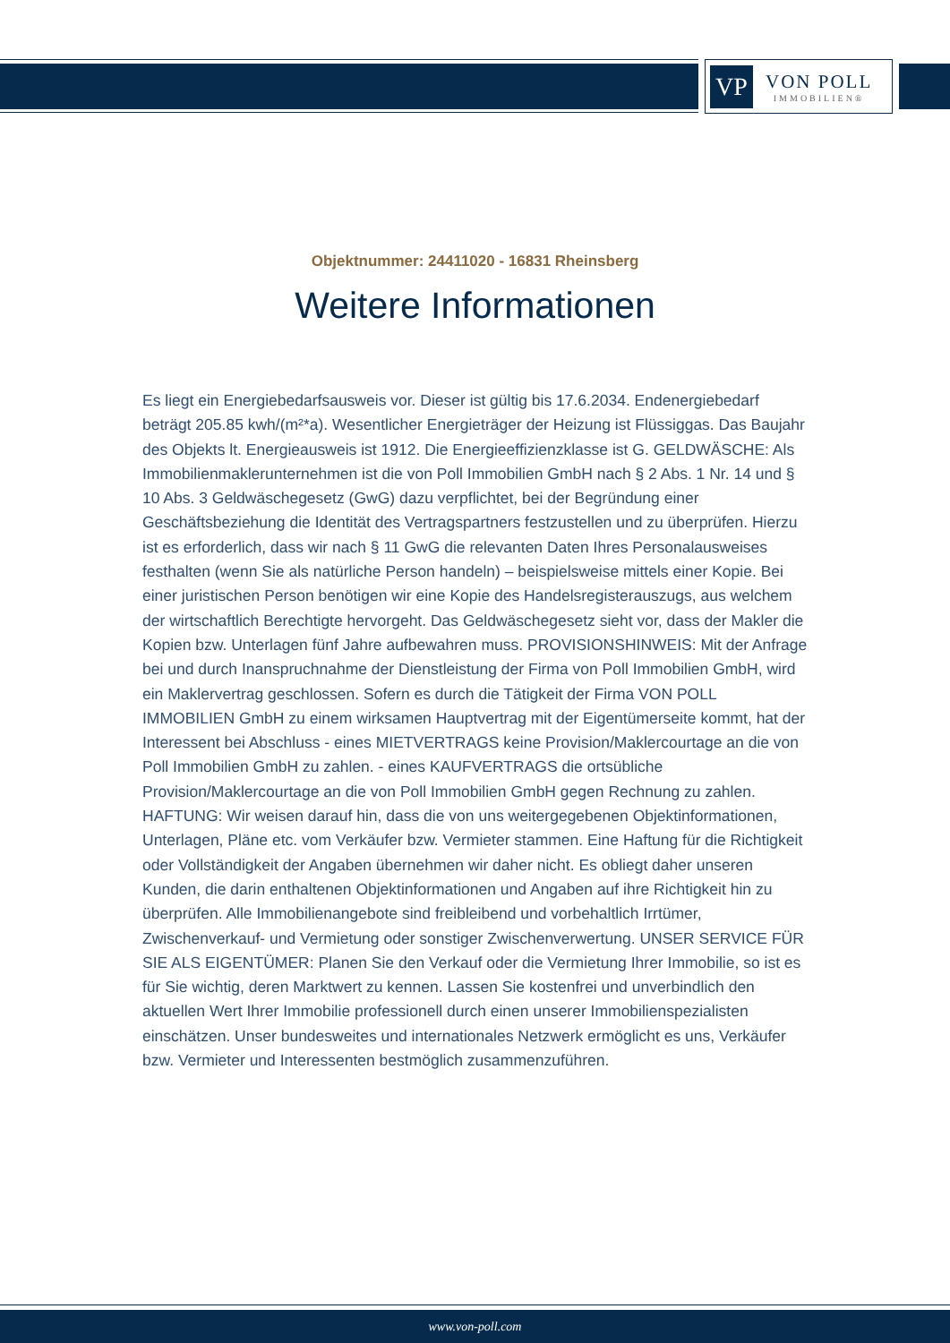VP
VON POLL
IMMOBILIEN®
Objektnummer: 24411020 - 16831 Rheinsberg
Weitere Informationen
Es liegt ein Energiebedarfsausweis vor. Dieser ist gültig bis 17.6.2034. Endenergiebedarf beträgt 205.85 kwh/(m²*a). Wesentlicher Energieträger der Heizung ist Flüssiggas. Das Baujahr des Objekts lt. Energieausweis ist 1912. Die Energieeffizienzklasse ist G. GELDWÄSCHE: Als Immobilienmaklerunternehmen ist die von Poll Immobilien GmbH nach § 2 Abs. 1 Nr. 14 und § 10 Abs. 3 Geldwäschegesetz (GwG) dazu verpflichtet, bei der Begründung einer Geschäftsbeziehung die Identität des Vertragspartners festzustellen und zu überprüfen. Hierzu ist es erforderlich, dass wir nach § 11 GwG die relevanten Daten Ihres Personalausweises festhalten (wenn Sie als natürliche Person handeln) – beispielsweise mittels einer Kopie. Bei einer juristischen Person benötigen wir eine Kopie des Handelsregisterauszugs, aus welchem der wirtschaftlich Berechtigte hervorgeht. Das Geldwäschegesetz sieht vor, dass der Makler die Kopien bzw. Unterlagen fünf Jahre aufbewahren muss. PROVISIONSHINWEIS: Mit der Anfrage bei und durch Inanspruchnahme der Dienstleistung der Firma von Poll Immobilien GmbH, wird ein Maklervertrag geschlossen. Sofern es durch die Tätigkeit der Firma VON POLL IMMOBILIEN GmbH zu einem wirksamen Hauptvertrag mit der Eigentümerseite kommt, hat der Interessent bei Abschluss - eines MIETVERTRAGS keine Provision/Maklercourtage an die von Poll Immobilien GmbH zu zahlen. - eines KAUFVERTRAGS die ortsübliche Provision/Maklercourtage an die von Poll Immobilien GmbH gegen Rechnung zu zahlen. HAFTUNG: Wir weisen darauf hin, dass die von uns weitergegebenen Objektinformationen, Unterlagen, Pläne etc. vom Verkäufer bzw. Vermieter stammen. Eine Haftung für die Richtigkeit oder Vollständigkeit der Angaben übernehmen wir daher nicht. Es obliegt daher unseren Kunden, die darin enthaltenen Objektinformationen und Angaben auf ihre Richtigkeit hin zu überprüfen. Alle Immobilienangebote sind freibleibend und vorbehaltlich Irrtümer, Zwischenverkauf- und Vermietung oder sonstiger Zwischenverwertung. UNSER SERVICE FÜR SIE ALS EIGENTÜMER: Planen Sie den Verkauf oder die Vermietung Ihrer Immobilie, so ist es für Sie wichtig, deren Marktwert zu kennen. Lassen Sie kostenfrei und unverbindlich den aktuellen Wert Ihrer Immobilie professionell durch einen unserer Immobilienspezialisten einschätzen. Unser bundesweites und internationales Netzwerk ermöglicht es uns, Verkäufer bzw. Vermieter und Interessenten bestmöglich zusammenzuführen.
www.von-poll.com